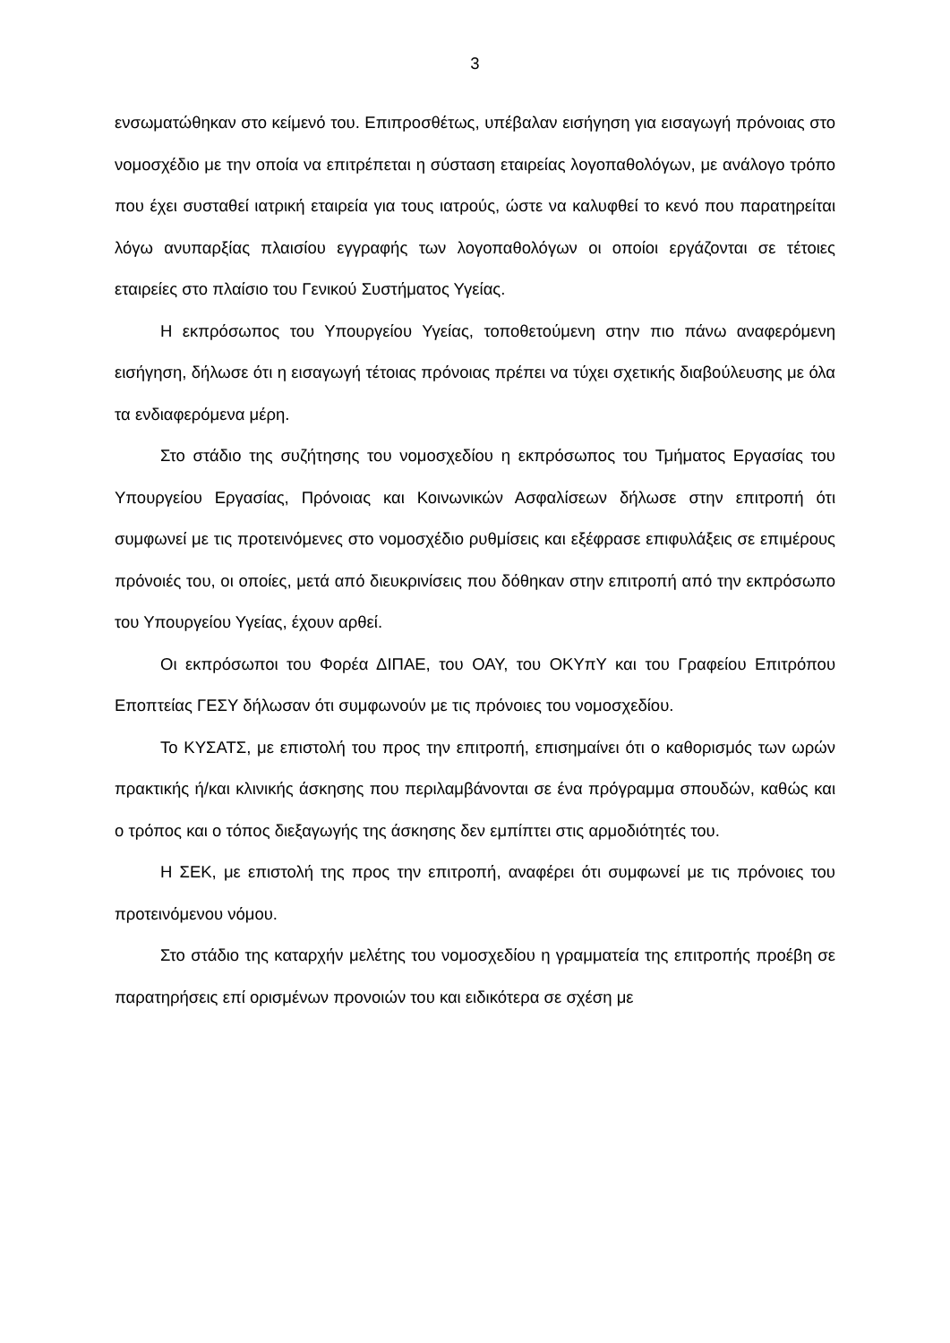3
ενσωματώθηκαν στο κείμενό του. Επιπροσθέτως, υπέβαλαν εισήγηση για εισαγωγή πρόνοιας στο νομοσχέδιο με την οποία να επιτρέπεται η σύσταση εταιρείας λογοπαθολόγων, με ανάλογο τρόπο που έχει συσταθεί ιατρική εταιρεία για τους ιατρούς, ώστε να καλυφθεί το κενό που παρατηρείται λόγω ανυπαρξίας πλαισίου εγγραφής των λογοπαθολόγων οι οποίοι εργάζονται σε τέτοιες εταιρείες στο πλαίσιο του Γενικού Συστήματος Υγείας.
Η εκπρόσωπος του Υπουργείου Υγείας, τοποθετούμενη στην πιο πάνω αναφερόμενη εισήγηση, δήλωσε ότι η εισαγωγή τέτοιας πρόνοιας πρέπει να τύχει σχετικής διαβούλευσης με όλα τα ενδιαφερόμενα μέρη.
Στο στάδιο της συζήτησης του νομοσχεδίου η εκπρόσωπος του Τμήματος Εργασίας του Υπουργείου Εργασίας, Πρόνοιας και Κοινωνικών Ασφαλίσεων δήλωσε στην επιτροπή ότι συμφωνεί με τις προτεινόμενες στο νομοσχέδιο ρυθμίσεις και εξέφρασε επιφυλάξεις σε επιμέρους πρόνοιές του, οι οποίες, μετά από διευκρινίσεις που δόθηκαν στην επιτροπή από την εκπρόσωπο του Υπουργείου Υγείας, έχουν αρθεί.
Οι εκπρόσωποι του Φορέα ΔΙΠΑΕ, του ΟΑΥ, του ΟΚΥπΥ και του Γραφείου Επιτρόπου Εποπτείας ΓΕΣΥ δήλωσαν ότι συμφωνούν με τις πρόνοιες του νομοσχεδίου.
Το ΚΥΣΑΤΣ, με επιστολή του προς την επιτροπή, επισημαίνει ότι ο καθορισμός των ωρών πρακτικής ή/και κλινικής άσκησης που περιλαμβάνονται σε ένα πρόγραμμα σπουδών, καθώς και ο τρόπος και ο τόπος διεξαγωγής της άσκησης δεν εμπίπτει στις αρμοδιότητές του.
Η ΣΕΚ, με επιστολή της προς την επιτροπή, αναφέρει ότι συμφωνεί με τις πρόνοιες του προτεινόμενου νόμου.
Στο στάδιο της καταρχήν μελέτης του νομοσχεδίου η γραμματεία της επιτροπής προέβη σε παρατηρήσεις επί ορισμένων προνοιών του και ειδικότερα σε σχέση με